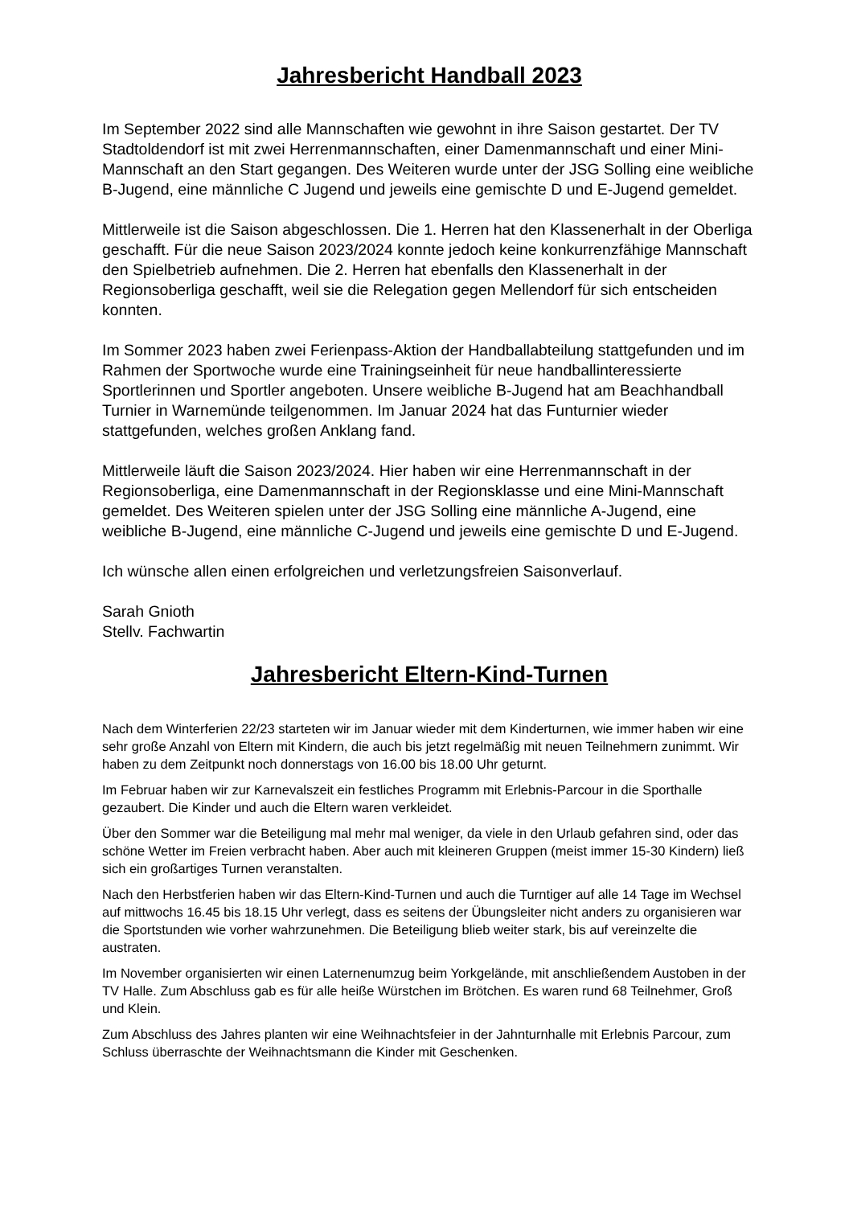Jahresbericht Handball 2023
Im September 2022 sind alle Mannschaften wie gewohnt in ihre Saison gestartet. Der TV Stadtoldendorf ist mit zwei Herrenmannschaften, einer Damenmannschaft und einer Mini-Mannschaft an den Start gegangen. Des Weiteren wurde unter der JSG Solling eine weibliche B-Jugend, eine männliche C Jugend und jeweils eine gemischte D und E-Jugend gemeldet.
Mittlerweile ist die Saison abgeschlossen. Die 1. Herren hat den Klassenerhalt in der Oberliga geschafft. Für die neue Saison 2023/2024 konnte jedoch keine konkurrenzfähige Mannschaft den Spielbetrieb aufnehmen. Die 2. Herren hat ebenfalls den Klassenerhalt in der Regionsoberliga geschafft, weil sie die Relegation gegen Mellendorf für sich entscheiden konnten.
Im Sommer 2023 haben zwei Ferienpass-Aktion der Handballabteilung stattgefunden und im Rahmen der Sportwoche wurde eine Trainingseinheit für neue handballinteressierte Sportlerinnen und Sportler angeboten. Unsere weibliche B-Jugend hat am Beachhandball Turnier in Warnemünde teilgenommen. Im Januar 2024 hat das Funturnier wieder stattgefunden, welches großen Anklang fand.
Mittlerweile läuft die Saison 2023/2024. Hier haben wir eine Herrenmannschaft in der Regionsoberliga, eine Damenmannschaft in der Regionsklasse und eine Mini-Mannschaft gemeldet. Des Weiteren spielen unter der JSG Solling eine männliche A-Jugend, eine weibliche B-Jugend, eine männliche C-Jugend und jeweils eine gemischte D und E-Jugend.
Ich wünsche allen einen erfolgreichen und verletzungsfreien Saisonverlauf.
Sarah Gnioth
Stellv. Fachwartin
Jahresbericht Eltern-Kind-Turnen
Nach dem Winterferien 22/23 starteten wir im Januar wieder mit dem Kinderturnen, wie immer haben wir eine sehr große Anzahl von Eltern mit Kindern, die auch bis jetzt regelmäßig mit neuen Teilnehmern zunimmt. Wir haben zu dem Zeitpunkt noch donnerstags von 16.00 bis 18.00 Uhr geturnt.
Im Februar haben wir zur Karnevalszeit ein festliches Programm mit Erlebnis-Parcour in die Sporthalle gezaubert. Die Kinder und auch die Eltern waren verkleidet.
Über den Sommer war die Beteiligung mal mehr mal weniger, da viele in den Urlaub gefahren sind, oder das schöne Wetter im Freien verbracht haben. Aber auch mit kleineren Gruppen (meist immer 15-30 Kindern) ließ sich ein großartiges Turnen veranstalten.
Nach den Herbstferien haben wir das Eltern-Kind-Turnen und auch die Turntiger auf alle 14 Tage im Wechsel auf mittwochs 16.45 bis 18.15 Uhr verlegt, dass es seitens der Übungsleiter nicht anders zu organisieren war die Sportstunden wie vorher wahrzunehmen. Die Beteiligung blieb weiter stark, bis auf vereinzelte die austraten.
Im November organisierten wir einen Laternenumzug beim Yorkgelände, mit anschließendem Austoben in der TV Halle. Zum Abschluss gab es für alle heiße Würstchen im Brötchen. Es waren rund 68 Teilnehmer, Groß und Klein.
Zum Abschluss des Jahres planten wir eine Weihnachtsfeier in der Jahnturnhalle mit Erlebnis Parcour, zum Schluss überraschte der Weihnachtsmann die Kinder mit Geschenken.